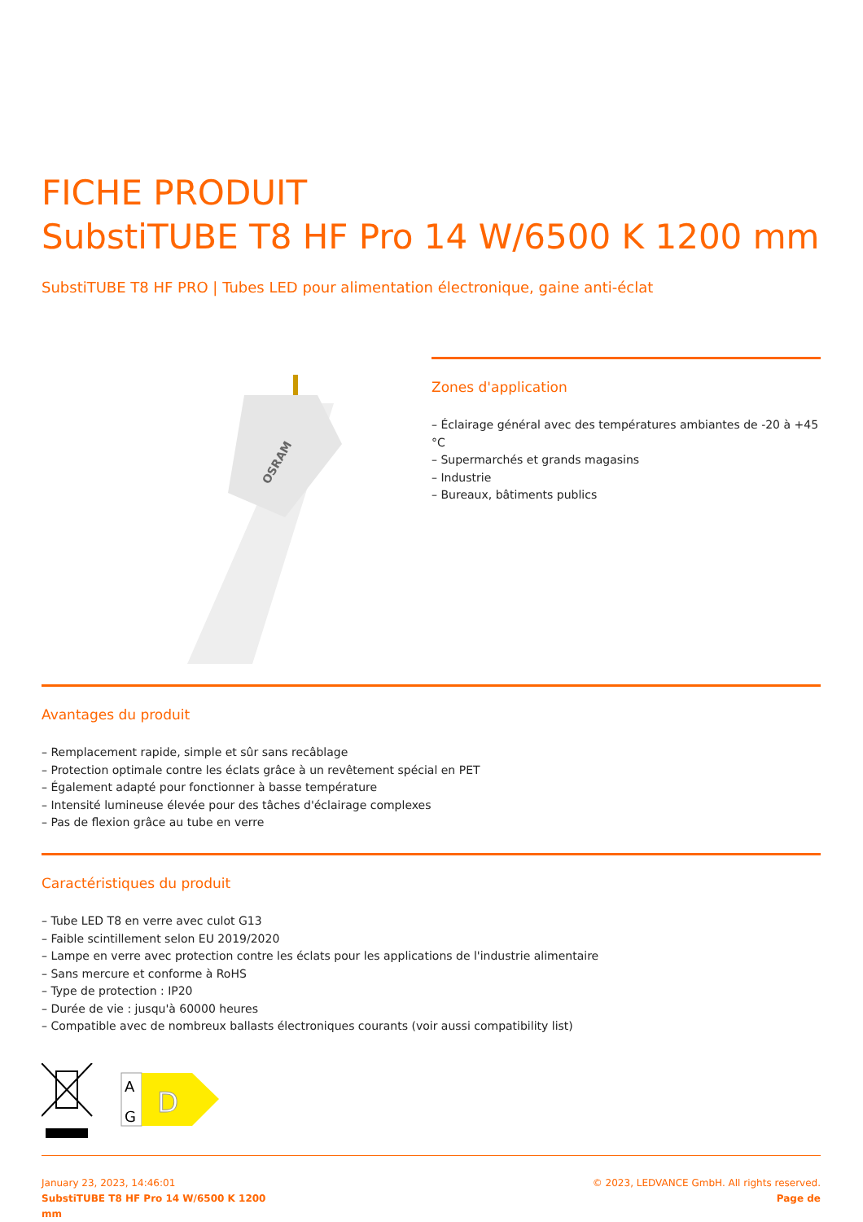FICHE PRODUIT
SubstiTUBE T8 HF Pro 14 W/6500 K 1200 mm
SubstiTUBE T8 HF PRO | Tubes LED pour alimentation électronique, gaine anti-éclat
OSRAM
Zones d'application
– Éclairage général avec des températures ambiantes de -20 à +45 °C
– Supermarchés et grands magasins
– Industrie
– Bureaux, bâtiments publics
Avantages du produit
– Remplacement rapide, simple et sûr sans recâblage
– Protection optimale contre les éclats grâce à un revêtement spécial en PET
– Également adapté pour fonctionner à basse température
– Intensité lumineuse élevée pour des tâches d'éclairage complexes
– Pas de flexion grâce au tube en verre
Caractéristiques du produit
– Tube LED T8 en verre avec culot G13
– Faible scintillement selon EU 2019/2020
– Lampe en verre avec protection contre les éclats pour les applications de l'industrie alimentaire
– Sans mercure et conforme à RoHS
– Type de protection : IP20
– Durée de vie : jusqu'à 60000 heures
– Compatible avec de nombreux ballasts électroniques courants (voir aussi compatibility list)
A
G
D
January 23, 2023, 14:46:01
SubstiTUBE T8 HF Pro 14 W/6500 K 1200
mm
© 2023, LEDVANCE GmbH. All rights reserved.
Page de